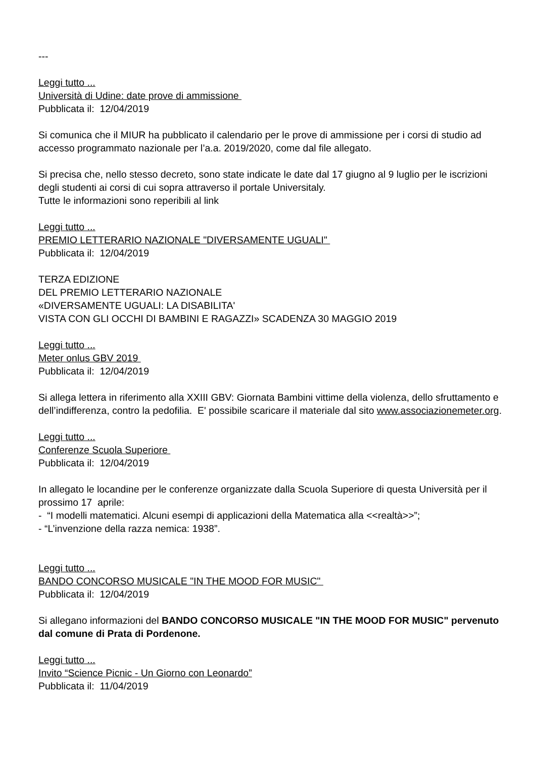---
Leggi tutto ...
Università di Udine: date prove di ammissione
Pubblicata il: 12/04/2019
Si comunica che il MIUR ha pubblicato il calendario per le prove di ammissione per i corsi di studio ad accesso programmato nazionale per l’a.a. 2019/2020, come dal file allegato.
Si precisa che, nello stesso decreto, sono state indicate le date dal 17 giugno al 9 luglio per le iscrizioni degli studenti ai corsi di cui sopra attraverso il portale Universitaly.
Tutte le informazioni sono reperibili al link
Leggi tutto ...
PREMIO LETTERARIO NAZIONALE "DIVERSAMENTE UGUALI"
Pubblicata il: 12/04/2019
TERZA EDIZIONE
DEL PREMIO LETTERARIO NAZIONALE
«DIVERSAMENTE UGUALI: LA DISABILITA'
VISTA CON GLI OCCHI DI BAMBINI E RAGAZZI» SCADENZA 30 MAGGIO 2019
Leggi tutto ...
Meter onlus GBV 2019
Pubblicata il: 12/04/2019
Si allega lettera in riferimento alla XXIII GBV: Giornata Bambini vittime della violenza, dello sfruttamento e dell’indifferenza, contro la pedofilia. E' possibile scaricare il materiale dal sito www.associazionemeter.org.
Leggi tutto ...
Conferenze Scuola Superiore
Pubblicata il: 12/04/2019
In allegato le locandine per le conferenze organizzate dalla Scuola Superiore di questa Università per il prossimo 17 aprile:
- “I modelli matematici. Alcuni esempi di applicazioni della Matematica alla <<realtà>>”;
- “L’invenzione della razza nemica: 1938”.
Leggi tutto ...
BANDO CONCORSO MUSICALE "IN THE MOOD FOR MUSIC"
Pubblicata il: 12/04/2019
Si allegano informazioni del BANDO CONCORSO MUSICALE "IN THE MOOD FOR MUSIC" pervenuto dal comune di Prata di Pordenone.
Leggi tutto ...
Invito “Science Picnic - Un Giorno con Leonardo”
Pubblicata il: 11/04/2019